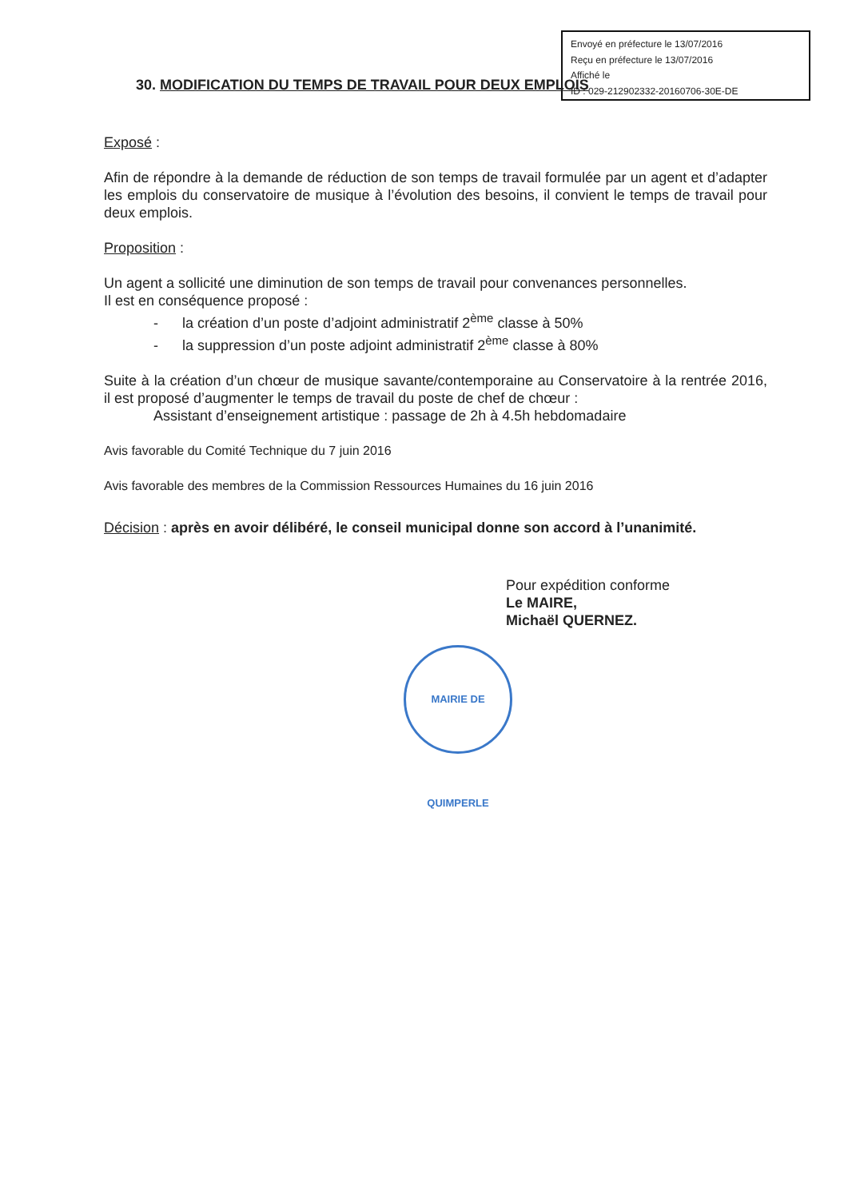Envoyé en préfecture le 13/07/2016
Reçu en préfecture le 13/07/2016
Affiché le
ID : 029-212902332-20160706-30E-DE
30. MODIFICATION DU TEMPS DE TRAVAIL POUR DEUX EMPLOIS
Exposé :
Afin de répondre à la demande de réduction de son temps de travail formulée par un agent et d’adapter les emplois du conservatoire de musique à l’évolution des besoins, il convient le temps de travail pour deux emplois.
Proposition :
Un agent a sollicité une diminution de son temps de travail pour convenances personnelles.
Il est en conséquence proposé :
- la création d’un poste d’adjoint administratif 2<sup>ème</sup> classe à 50%
- la suppression d’un poste adjoint administratif 2<sup>ème</sup> classe à 80%
Suite à la création d’un chœur de musique savante/contemporaine au Conservatoire à la rentrée 2016, il est proposé d’augmenter le temps de travail du poste de chef de chœur :
Assistant d’enseignement artistique : passage de 2h à 4.5h hebdomadaire
Avis favorable du Comité Technique du 7 juin 2016
Avis favorable des membres de la Commission Ressources Humaines du 16 juin 2016
Décision : après en avoir délibéré, le conseil municipal donne son accord à l’unanimité.
Pour expédition conforme
Le MAIRE,
Michaël QUERNEZ.
MAIRIE DE QUIMPERLE